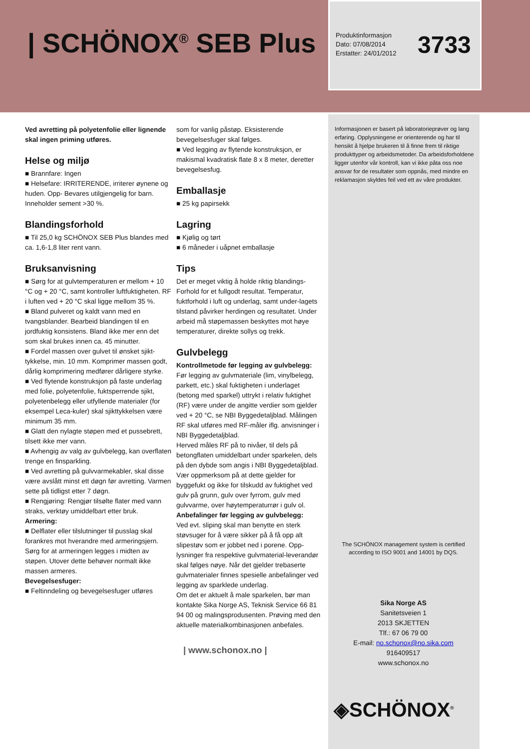| SCHÖNOX<sup>®</sup> SEB Plus
Produktinformasjon
Dato: 07/08/2014
Erstatter: 24/01/2012
3733
Ved avretting på polyetenfolie eller lignende skal ingen priming utføres.
Helse og miljø
■ Brannfare: Ingen
■ Helsefare: IRRITERENDE, irriterer øynene og huden. Opp- Bevares utilgjengelig for barn. Inneholder sement >30 %.
Blandingsforhold
■ Til 25,0 kg SCHÖNOX SEB Plus blandes med ca. 1,6-1,8 liter rent vann.
Bruksanvisning
■ Sørg for at gulvtemperaturen er mellom + 10 °C og + 20 °C, samt kontroller luftfuktigheten. RF i luften ved + 20 °C skal ligge mellom 35 %.
■ Bland pulveret og kaldt vann med en tvangsblander. Bearbeid blandingen til en jordfuktig konsistens. Bland ikke mer enn det som skal brukes innen ca. 45 minutter.
■ Fordel massen over gulvet til ønsket sjikt-tykkelse, min. 10 mm. Komprimer massen godt, dårlig komprimering medfører dårligere styrke.
■ Ved flytende konstruksjon på faste underlag med folie, polyetenfolie, fuktsperrende sjikt, polyetenbelegg eller utfyllende materialer (for eksempel Leca-kuler) skal sjikttykkelsen være minimum 35 mm.
■ Glatt den nylagte støpen med et pussebrett, tilsett ikke mer vann.
■ Avhengig av valg av gulvbelegg, kan overflaten trenge en finsparkling.
■ Ved avretting på gulvvarmekabler, skal disse være avslått minst ett døgn før avretting. Varmen sette på tidligst etter 7 døgn.
■ Rengjøring: Rengjør tilsølte flater med vann straks, verktøy umiddelbart etter bruk.
Armering:
■ Delflater eller tilslutninger til pusslag skal forankres mot hverandre med armeringsjern. Sørg for at armeringen legges i midten av støpen. Utover dette behøver normalt ikke massen armeres.
Bevegelsesfuger:
■ Feltinndeling og bevegelsesfuger utføres
som for vanlig påstøp. Eksisterende bevegelsesfuger skal følges.
■ Ved legging av flytende konstruksjon, er makismal kvadratisk flate 8 x 8 meter, deretter bevegelsesfug.
Emballasje
■ 25 kg papirsekk
Lagring
■ Kjølig og tørt
■ 6 måneder i uåpnet emballasje
Tips
Det er meget viktig å holde riktig blandings-Forhold for et fullgodt resultat. Temperatur, fuktforhold i luft og underlag, samt under-lagets tilstand påvirker herdingen og resultatet. Under arbeid må støpemassen beskyttes mot høye temperaturer, direkte sollys og trekk.
Gulvbelegg
Kontrollmetode før legging av gulvbelegg:
Før legging av gulvmateriale (lim, vinylbelegg, parkett, etc.) skal fuktigheten i underlaget (betong med sparkel) uttrykt i relativ fuktighet (RF) være under de angitte verdier som gjelder ved + 20 °C, se NBI Byggedetaljblad. Målingen RF skal utføres med RF-måler iflg. anvisninger i NBI Byggedetaljblad.
Herved måles RF på to nivåer, til dels på betongflaten umiddelbart under sparkelen, dels på den dybde som angis i NBI Byggedetaljblad. Vær oppmerksom på at dette gjelder for byggefukt og ikke for tilskudd av fuktighet ved gulv på grunn, gulv over fyrrom, gulv med gulvvarme, over høytemperaturrør i gulv ol.
Anbefalinger før legging av gulvbelegg:
Ved evt. sliping skal man benytte en sterk støvsuger for å være sikker på å få opp alt slipestøv som er jobbet ned i porene. Opp-lysninger fra respektive gulvmaterial-leverandør skal følges nøye. Når det gjelder trebaserte gulvmaterialer finnes spesielle anbefalinger ved legging av sparklede underlag.
Om det er aktuelt å male sparkelen, bør man kontakte Sika Norge AS, Teknisk Service 66 81 94 00 og malingsprodusenten. Prøving med den aktuelle materialkombinasjonen anbefales.
| www.schonox.no |
Informasjonen er basert på laboratorieprøver og lang erfaring. Opplysningene er orienterende og har til hensikt å hjelpe brukeren til å finne frem til riktige produkttyper og arbeidsmetoder. Da arbeidsforholdene ligger utenfor vår kontroll, kan vi ikke påta oss noe ansvar for de resultater som oppnås, med mindre en reklamasjon skyldes feil ved ett av våre produkter.
The SCHÖNOX management system is certified according to ISO 9001 and 14001 by DQS.
Sika Norge AS
Sanitetsveien 1
2013 SKJETTEN
Tlf.: 67 06 79 00
E-mail: no.schonox@no.sika.com
916409517
www.schonox.no
◈SCHÖNOX<sup>®</sup>